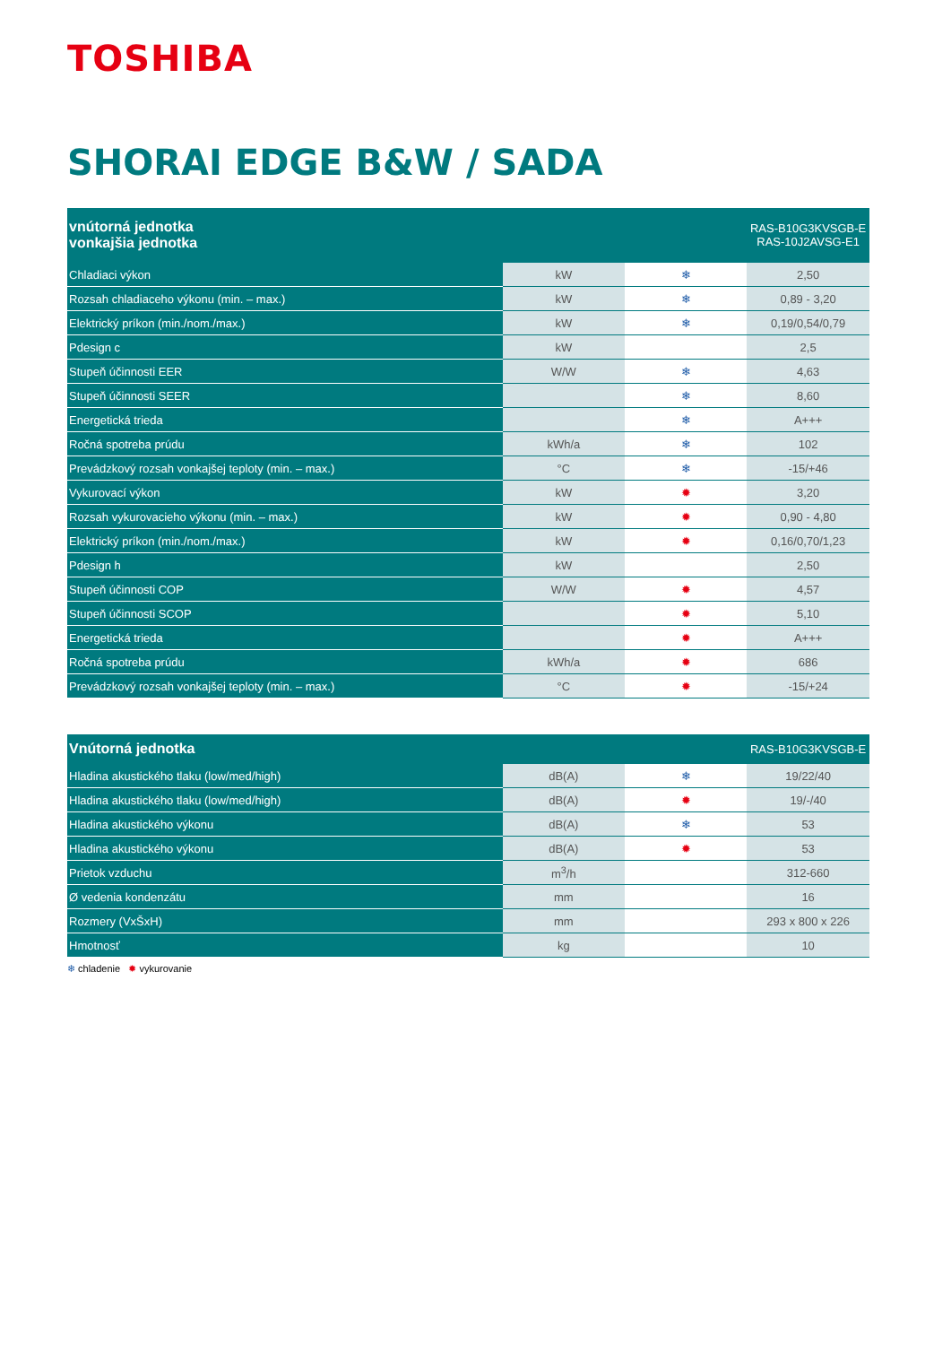TOSHIBA
SHORAI EDGE B&W / SADA
| vnútorná jednotka vonkajšia jednotka | | | RAS-B10G3KVSGB-E RAS-10J2AVSG-E1 |
| --- | --- | --- | --- |
| Chladiaci výkon | kW | ❄ | 2,50 |
| Rozsah chladiaceho výkonu (min. – max.) | kW | ❄ | 0,89 - 3,20 |
| Elektrický príkon (min./nom./max.) | kW | ❄ | 0,19/0,54/0,79 |
| Pdesign c | kW | | 2,5 |
| Stupeň účinnosti EER | W/W | ❄ | 4,63 |
| Stupeň účinnosti SEER | | ❄ | 8,60 |
| Energetická trieda | | ❄ | A+++ |
| Ročná spotreba prúdu | kWh/a | ❄ | 102 |
| Prevádzkový rozsah vonkajšej teploty (min. – max.) | °C | ❄ | -15/+46 |
| Vykurovací výkon | kW | ✹ | 3,20 |
| Rozsah vykurovacieho výkonu (min. – max.) | kW | ✹ | 0,90 - 4,80 |
| Elektrický príkon (min./nom./max.) | kW | ✹ | 0,16/0,70/1,23 |
| Pdesign h | kW | | 2,50 |
| Stupeň účinnosti COP | W/W | ✹ | 4,57 |
| Stupeň účinnosti SCOP | | ✹ | 5,10 |
| Energetická trieda | | ✹ | A+++ |
| Ročná spotreba prúdu | kWh/a | ✹ | 686 |
| Prevádzkový rozsah vonkajšej teploty (min. – max.) | °C | ✹ | -15/+24 |
| Vnútorná jednotka | | | RAS-B10G3KVSGB-E |
| --- | --- | --- | --- |
| Hladina akustického tlaku (low/med/high) | dB(A) | ❄ | 19/22/40 |
| Hladina akustického tlaku (low/med/high) | dB(A) | ✹ | 19/-/40 |
| Hladina akustického výkonu | dB(A) | ❄ | 53 |
| Hladina akustického výkonu | dB(A) | ✹ | 53 |
| Prietok vzduchu | m<sup>3</sup>/h | | 312-660 |
| Ø vedenia kondenzátu | mm | | 16 |
| Rozmery (VxŠxH) | mm | | 293 x 800 x 226 |
| Hmotnosť | kg | | 10 |
❄ chladenie ✹ vykurovanie